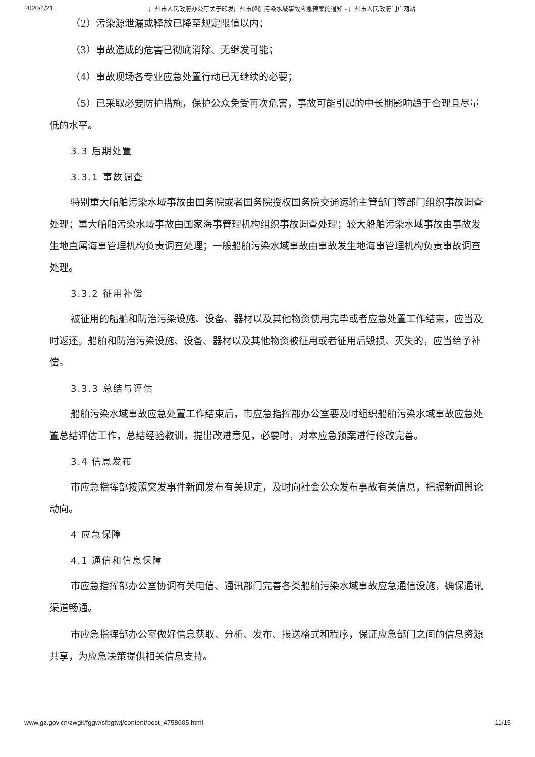2020/4/21 广州市人民政府办公厅关于印发广州市船舶污染水域事故应急预案的通知 - 广州市人民政府门户网站
（2）污染源泄漏或释放已降至规定限值以内；
（3）事故造成的危害已彻底消除、无继发可能；
（4）事故现场各专业应急处置行动已无继续的必要；
（5）已采取必要防护措施，保护公众免受再次危害，事故可能引起的中长期影响趋于合理且尽量低的水平。
3.3 后期处置
3.3.1 事故调查
特别重大船舶污染水域事故由国务院或者国务院授权国务院交通运输主管部门等部门组织事故调查处理；重大船舶污染水域事故由国家海事管理机构组织事故调查处理；较大船舶污染水域事故由事故发生地直属海事管理机构负责调查处理；一般船舶污染水域事故由事故发生地海事管理机构负责事故调查处理。
3.3.2 征用补偿
被征用的船舶和防治污染设施、设备、器材以及其他物资使用完毕或者应急处置工作结束，应当及时返还。船舶和防治污染设施、设备、器材以及其他物资被征用或者征用后毁损、灭失的，应当给予补偿。
3.3.3 总结与评估
船舶污染水域事故应急处置工作结束后，市应急指挥部办公室要及时组织船舶污染水域事故应急处置总结评估工作，总结经验教训，提出改进意见，必要时，对本应急预案进行修改完善。
3.4 信息发布
市应急指挥部按照突发事件新闻发布有关规定，及时向社会公众发布事故有关信息，把握新闻舆论动向。
4 应急保障
4.1 通信和信息保障
市应急指挥部办公室协调有关电信、通讯部门完善各类船舶污染水域事故应急通信设施，确保通讯渠道畅通。
市应急指挥部办公室做好信息获取、分析、发布、报送格式和程序，保证应急部门之间的信息资源共享，为应急决策提供相关信息支持。
www.gz.gov.cn/zwgk/fggw/sfbgtwj/content/post_4758605.html 11/15